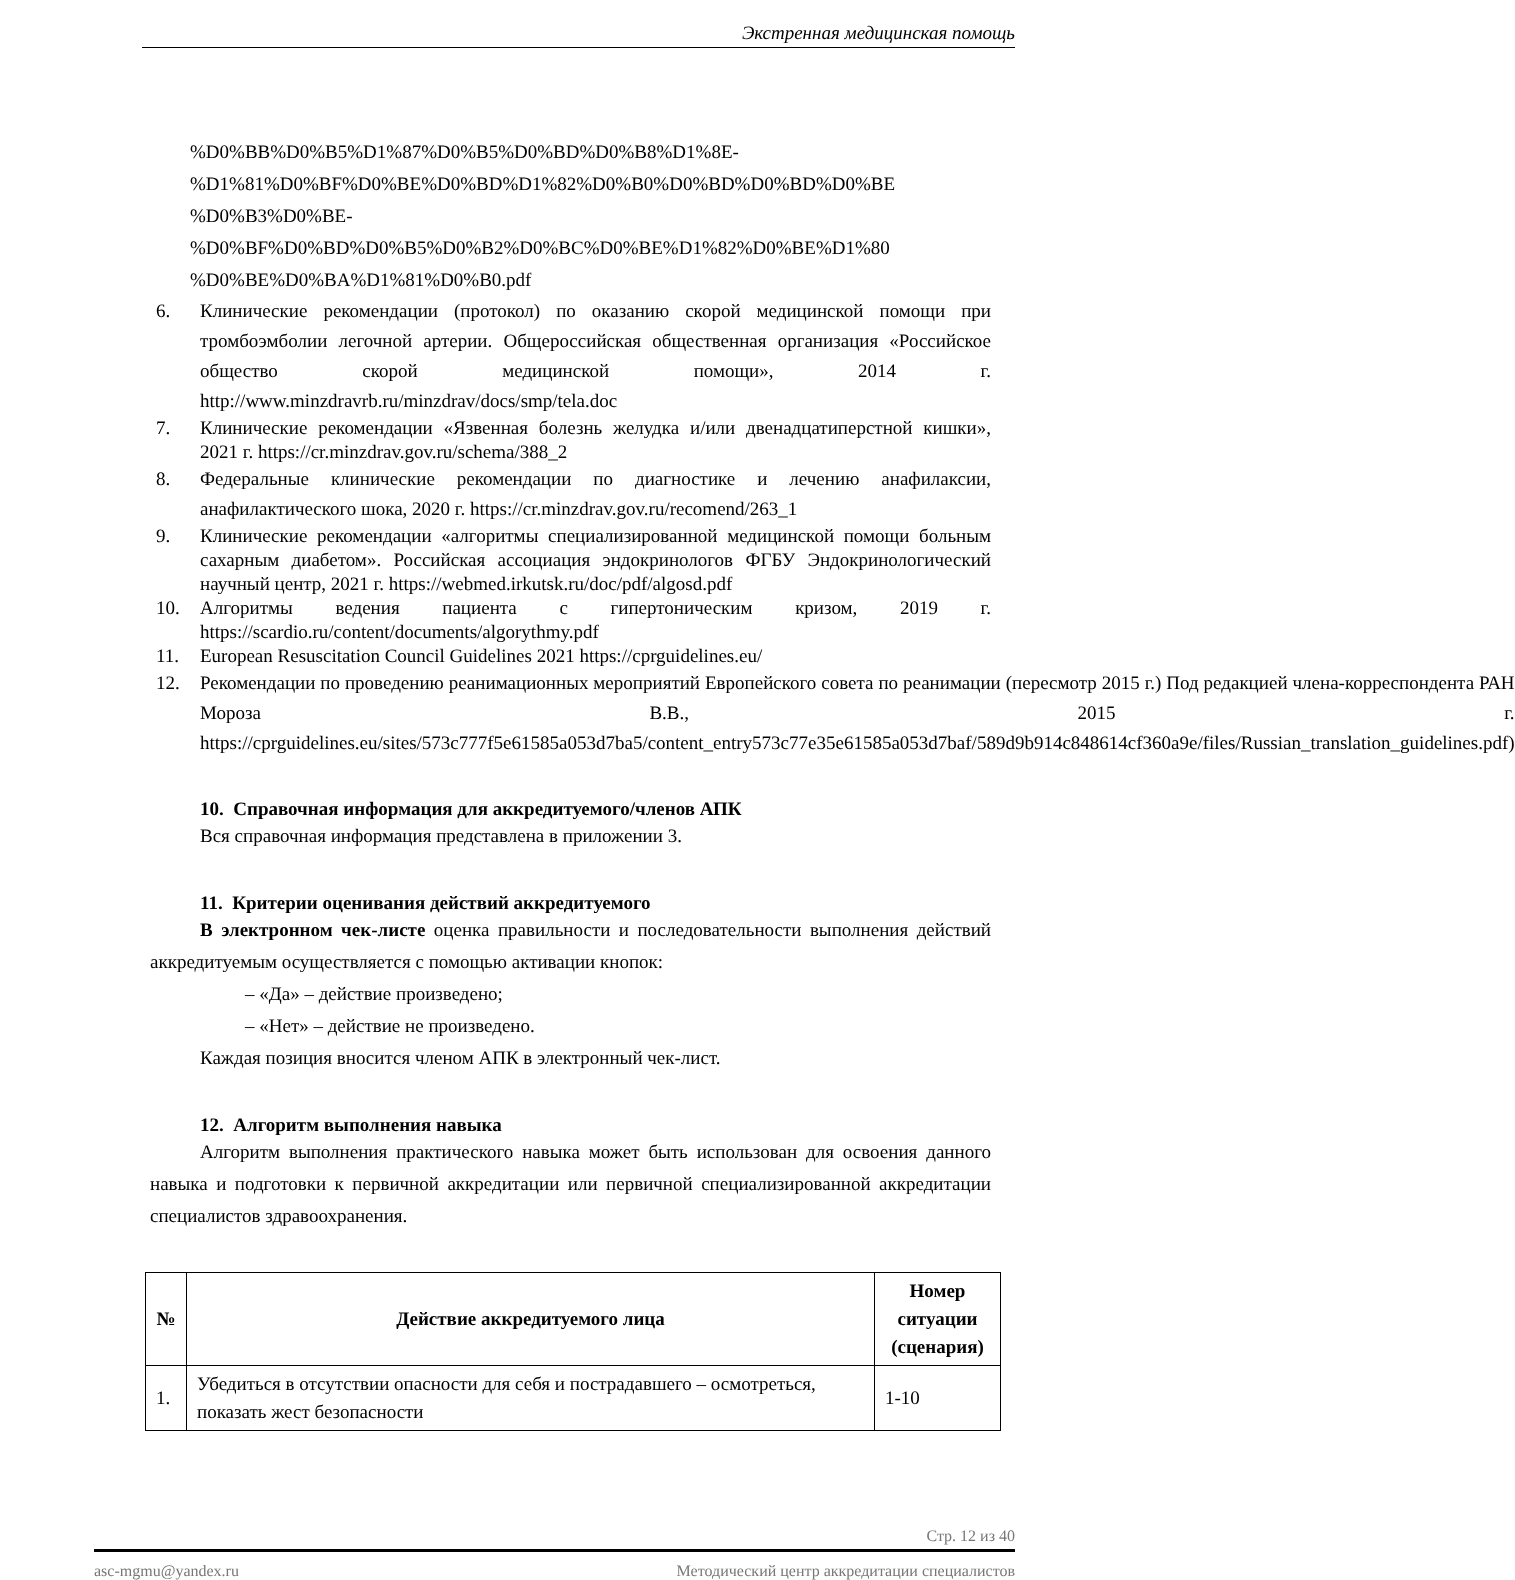Экстренная медицинская помощь
%D0%BB%D0%B5%D1%87%D0%B5%D0%BD%D0%B8%D1%8E-
%D1%81%D0%BF%D0%BE%D0%BD%D1%82%D0%B0%D0%BD%D0%BD%D0%BE
%D0%B3%D0%BE-
%D0%BF%D0%BD%D0%B5%D0%B2%D0%BC%D0%BE%D1%82%D0%BE%D1%80
%D0%BE%D0%BA%D1%81%D0%B0.pdf
6. Клинические рекомендации (протокол) по оказанию скорой медицинской помощи при тромбоэмболии легочной артерии. Общероссийская общественная организация «Российское общество скорой медицинской помощи», 2014 г. http://www.minzdravrb.ru/minzdrav/docs/smp/tela.doc
7. Клинические рекомендации «Язвенная болезнь желудка и/или двенадцатиперстной кишки», 2021 г. https://cr.minzdrav.gov.ru/schema/388_2
8. Федеральные клинические рекомендации по диагностике и лечению анафилаксии, анафилактического шока, 2020 г. https://cr.minzdrav.gov.ru/recomend/263_1
9. Клинические рекомендации «алгоритмы специализированной медицинской помощи больным сахарным диабетом». Российская ассоциация эндокринологов ФГБУ Эндокринологический научный центр, 2021 г. https://webmed.irkutsk.ru/doc/pdf/algosd.pdf
10. Алгоритмы ведения пациента с гипертоническим кризом, 2019 г. https://scardio.ru/content/documents/algorythmy.pdf
11. European Resuscitation Council Guidelines 2021 https://cprguidelines.eu/
12. Рекомендации по проведению реанимационных мероприятий Европейского совета по реанимации (пересмотр 2015 г.) Под редакцией члена-корреспондента РАН Мороза В.В., 2015 г. https://cprguidelines.eu/sites/573c777f5e61585a053d7ba5/content_entry573c77e35e61585a053d7baf/589d9b914c848614cf360a9e/files/Russian_translation_guidelines.pdf)
10. Справочная информация для аккредитуемого/членов АПК
Вся справочная информация представлена в приложении 3.
11. Критерии оценивания действий аккредитуемого
В электронном чек-листе оценка правильности и последовательности выполнения действий аккредитуемым осуществляется с помощью активации кнопок:
– «Да» – действие произведено;
– «Нет» – действие не произведено.
Каждая позиция вносится членом АПК в электронный чек-лист.
12. Алгоритм выполнения навыка
Алгоритм выполнения практического навыка может быть использован для освоения данного навыка и подготовки к первичной аккредитации или первичной специализированной аккредитации специалистов здравоохранения.
| № | Действие аккредитуемого лица | Номер ситуации (сценария) |
| --- | --- | --- |
| 1. | Убедиться в отсутствии опасности для себя и пострадавшего – осмотреться, показать жест безопасности | 1-10 |
Стр. 12 из 40
asc-mgmu@yandex.ru Методический центр аккредитации специалистов